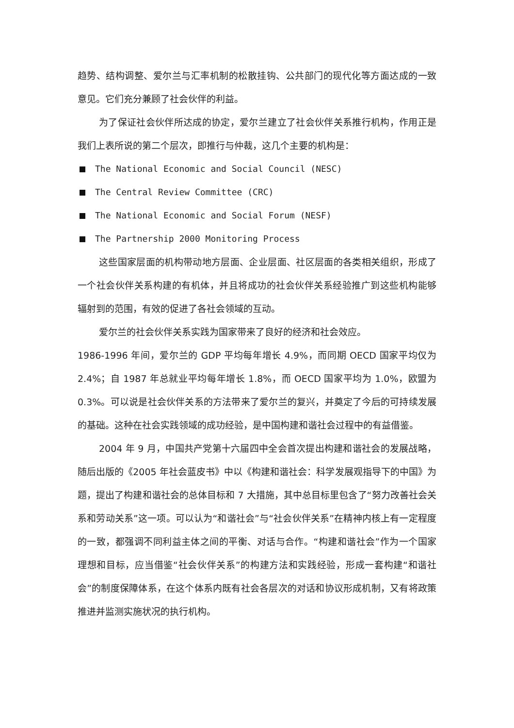趋势、结构调整、爱尔兰与汇率机制的松散挂钩、公共部门的现代化等方面达成的一致意见。它们充分兼顾了社会伙伴的利益。
为了保证社会伙伴所达成的协定，爱尔兰建立了社会伙伴关系推行机构，作用正是我们上表所说的第二个层次，即推行与仲裁，这几个主要的机构是：
The National Economic and Social Council (NESC)
The Central Review Committee (CRC)
The National Economic and Social Forum (NESF)
The Partnership 2000 Monitoring Process
这些国家层面的机构带动地方层面、企业层面、社区层面的各类相关组织，形成了一个社会伙伴关系构建的有机体，并且将成功的社会伙伴关系经验推广到这些机构能够辐射到的范围，有效的促进了各社会领域的互动。
爱尔兰的社会伙伴关系实践为国家带来了良好的经济和社会效应。
1986-1996 年间，爱尔兰的 GDP 平均每年增长 4.9%，而同期 OECD 国家平均仅为 2.4%；自 1987 年总就业平均每年增长 1.8%，而 OECD 国家平均为 1.0%，欧盟为 0.3%。可以说是社会伙伴关系的方法带来了爱尔兰的复兴，并奠定了今后的可持续发展的基础。这种在社会实践领域的成功经验，是中国构建和谐社会过程中的有益借鉴。
2004 年 9 月，中国共产党第十六届四中全会首次提出构建和谐社会的发展战略，随后出版的《2005 年社会蓝皮书》中以《构建和谐社会：科学发展观指导下的中国》为题，提出了构建和谐社会的总体目标和 7 大措施，其中总目标里包含了“努力改善社会关系和劳动关系”这一项。可以认为“和谐社会”与“社会伙伴关系”在精神内核上有一定程度的一致，都强调不同利益主体之间的平衡、对话与合作。“构建和谐社会”作为一个国家理想和目标，应当借鉴“社会伙伴关系”的构建方法和实践经验，形成一套构建“和谐社会”的制度保障体系，在这个体系内既有社会各层次的对话和协议形成机制，又有将政策推进并监测实施状况的执行机构。